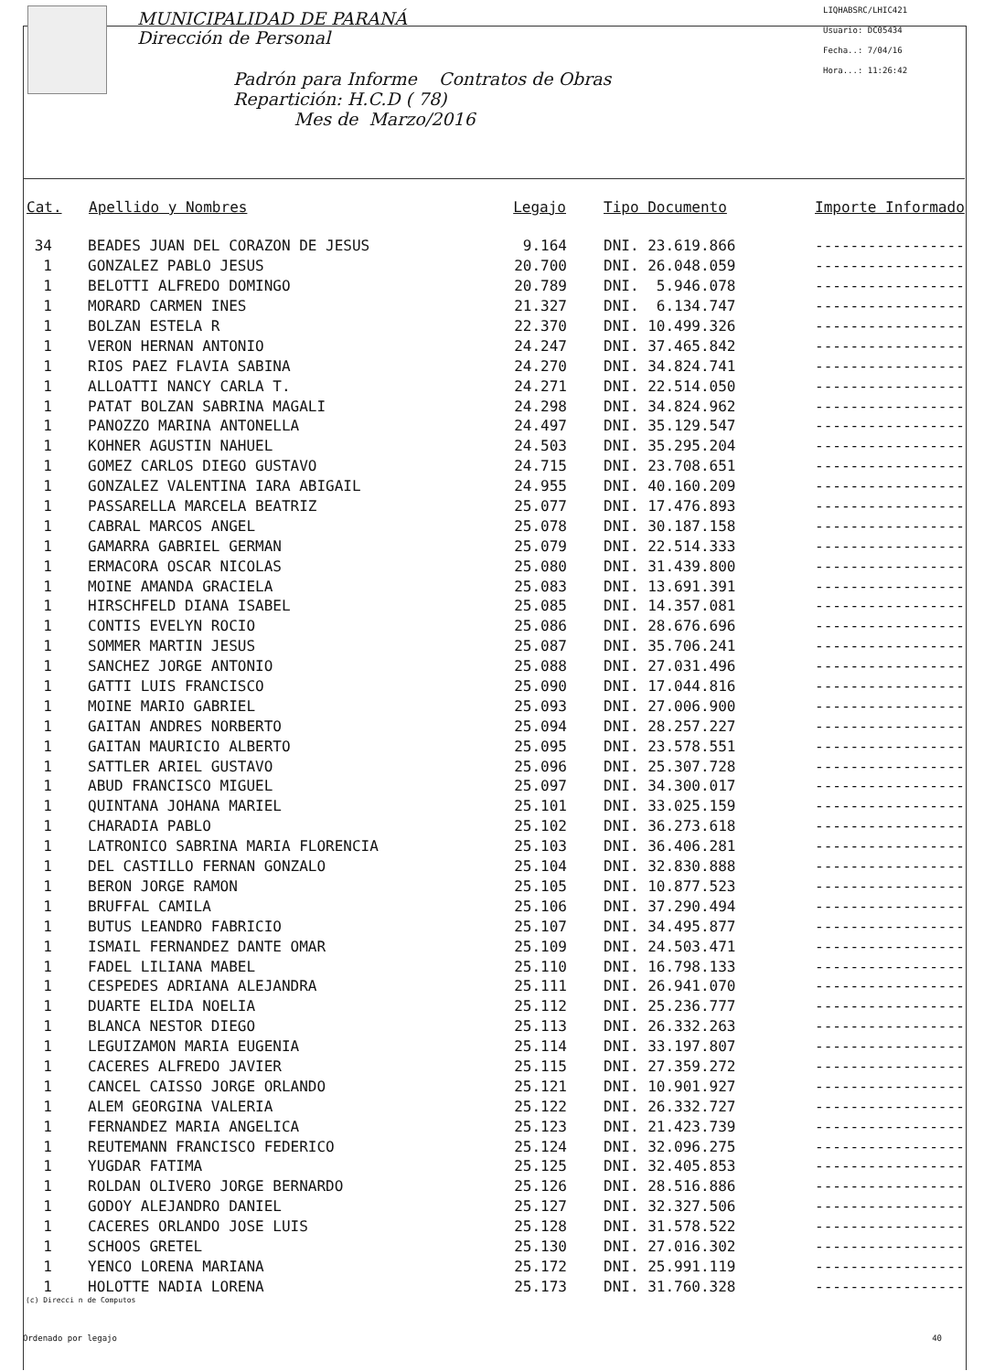MUNICIPALIDAD DE PARANÁ
Dirección de Personal
Padrón para Informe Contratos de Obras
Repartición: H.C.D ( 78)
Mes de Marzo/2016
LIQHABSRC/LHIC421
Usuario: DC05434
Fecha..: 7/04/16
Hora...: 11:26:42
| Cat. | Apellido y Nombres | Legajo | Tipo Documento | Importe Informado |
| --- | --- | --- | --- | --- |
| 34 | BEADES JUAN DEL CORAZON DE JESUS | 9.164 | DNI. 23.619.866 | ----------------- |
| 1 | GONZALEZ PABLO JESUS | 20.700 | DNI. 26.048.059 | ----------------- |
| 1 | BELOTTI ALFREDO DOMINGO | 20.789 | DNI. 5.946.078 | ----------------- |
| 1 | MORARD CARMEN INES | 21.327 | DNI. 6.134.747 | ----------------- |
| 1 | BOLZAN ESTELA R | 22.370 | DNI. 10.499.326 | ----------------- |
| 1 | VERON HERNAN ANTONIO | 24.247 | DNI. 37.465.842 | ----------------- |
| 1 | RIOS PAEZ FLAVIA SABINA | 24.270 | DNI. 34.824.741 | ----------------- |
| 1 | ALLOATTI NANCY CARLA T. | 24.271 | DNI. 22.514.050 | ----------------- |
| 1 | PATAT BOLZAN SABRINA MAGALI | 24.298 | DNI. 34.824.962 | ----------------- |
| 1 | PANOZZO MARINA ANTONELLA | 24.497 | DNI. 35.129.547 | ----------------- |
| 1 | KOHNER AGUSTIN NAHUEL | 24.503 | DNI. 35.295.204 | ----------------- |
| 1 | GOMEZ CARLOS DIEGO GUSTAVO | 24.715 | DNI. 23.708.651 | ----------------- |
| 1 | GONZALEZ VALENTINA IARA ABIGAIL | 24.955 | DNI. 40.160.209 | ----------------- |
| 1 | PASSARELLA MARCELA BEATRIZ | 25.077 | DNI. 17.476.893 | ----------------- |
| 1 | CABRAL MARCOS ANGEL | 25.078 | DNI. 30.187.158 | ----------------- |
| 1 | GAMARRA GABRIEL GERMAN | 25.079 | DNI. 22.514.333 | ----------------- |
| 1 | ERMACORA OSCAR NICOLAS | 25.080 | DNI. 31.439.800 | ----------------- |
| 1 | MOINE AMANDA GRACIELA | 25.083 | DNI. 13.691.391 | ----------------- |
| 1 | HIRSCHFELD DIANA ISABEL | 25.085 | DNI. 14.357.081 | ----------------- |
| 1 | CONTIS EVELYN ROCIO | 25.086 | DNI. 28.676.696 | ----------------- |
| 1 | SOMMER MARTIN JESUS | 25.087 | DNI. 35.706.241 | ----------------- |
| 1 | SANCHEZ JORGE ANTONIO | 25.088 | DNI. 27.031.496 | ----------------- |
| 1 | GATTI LUIS FRANCISCO | 25.090 | DNI. 17.044.816 | ----------------- |
| 1 | MOINE MARIO GABRIEL | 25.093 | DNI. 27.006.900 | ----------------- |
| 1 | GAITAN ANDRES NORBERTO | 25.094 | DNI. 28.257.227 | ----------------- |
| 1 | GAITAN MAURICIO ALBERTO | 25.095 | DNI. 23.578.551 | ----------------- |
| 1 | SATTLER ARIEL GUSTAVO | 25.096 | DNI. 25.307.728 | ----------------- |
| 1 | ABUD FRANCISCO MIGUEL | 25.097 | DNI. 34.300.017 | ----------------- |
| 1 | QUINTANA JOHANA MARIEL | 25.101 | DNI. 33.025.159 | ----------------- |
| 1 | CHARADIA PABLO | 25.102 | DNI. 36.273.618 | ----------------- |
| 1 | LATRONICO SABRINA MARIA FLORENCIA | 25.103 | DNI. 36.406.281 | ----------------- |
| 1 | DEL CASTILLO FERNAN GONZALO | 25.104 | DNI. 32.830.888 | ----------------- |
| 1 | BERON JORGE RAMON | 25.105 | DNI. 10.877.523 | ----------------- |
| 1 | BRUFFAL CAMILA | 25.106 | DNI. 37.290.494 | ----------------- |
| 1 | BUTUS LEANDRO FABRICIO | 25.107 | DNI. 34.495.877 | ----------------- |
| 1 | ISMAIL FERNANDEZ DANTE OMAR | 25.109 | DNI. 24.503.471 | ----------------- |
| 1 | FADEL LILIANA MABEL | 25.110 | DNI. 16.798.133 | ----------------- |
| 1 | CESPEDES ADRIANA ALEJANDRA | 25.111 | DNI. 26.941.070 | ----------------- |
| 1 | DUARTE ELIDA NOELIA | 25.112 | DNI. 25.236.777 | ----------------- |
| 1 | BLANCA NESTOR DIEGO | 25.113 | DNI. 26.332.263 | ----------------- |
| 1 | LEGUIZAMON MARIA EUGENIA | 25.114 | DNI. 33.197.807 | ----------------- |
| 1 | CACERES ALFREDO JAVIER | 25.115 | DNI. 27.359.272 | ----------------- |
| 1 | CANCEL CAISSO JORGE ORLANDO | 25.121 | DNI. 10.901.927 | ----------------- |
| 1 | ALEM GEORGINA VALERIA | 25.122 | DNI. 26.332.727 | ----------------- |
| 1 | FERNANDEZ MARIA ANGELICA | 25.123 | DNI. 21.423.739 | ----------------- |
| 1 | REUTEMANN FRANCISCO FEDERICO | 25.124 | DNI. 32.096.275 | ----------------- |
| 1 | YUGDAR FATIMA | 25.125 | DNI. 32.405.853 | ----------------- |
| 1 | ROLDAN OLIVERO JORGE BERNARDO | 25.126 | DNI. 28.516.886 | ----------------- |
| 1 | GODOY ALEJANDRO DANIEL | 25.127 | DNI. 32.327.506 | ----------------- |
| 1 | CACERES ORLANDO JOSE LUIS | 25.128 | DNI. 31.578.522 | ----------------- |
| 1 | SCHOOS GRETEL | 25.130 | DNI. 27.016.302 | ----------------- |
| 1 | YENCO LORENA MARIANA | 25.172 | DNI. 25.991.119 | ----------------- |
| 1 | HOLOTTE NADIA LORENA | 25.173 | DNI. 31.760.328 | ----------------- |
(c) Direcci n de Computos
Ordenado por legajo 40